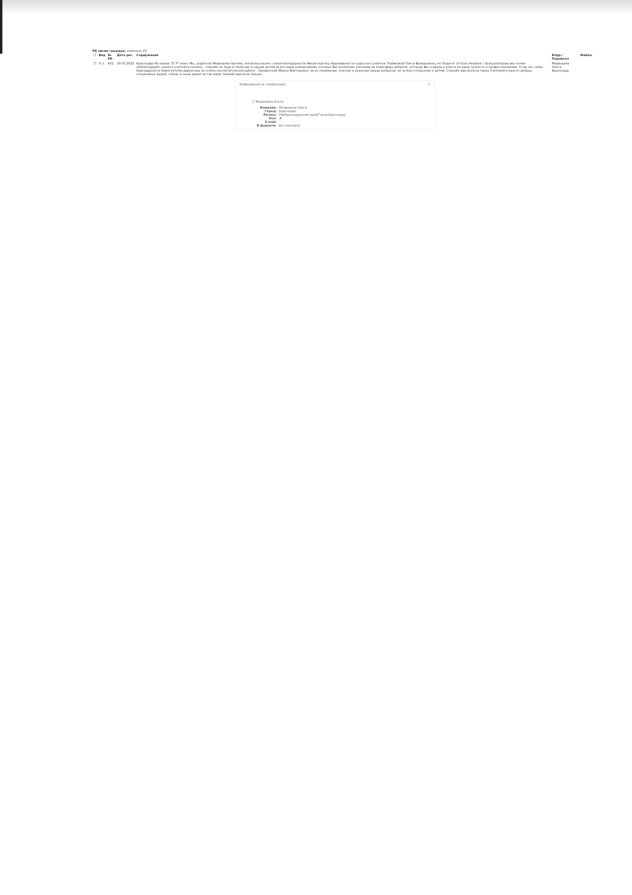РК писем граждан: отмечено (0)
| ☐ | Вид | № РК | Дата рег. | Содержание | Корр./Подписал | Файлы |
| --- | --- | --- | --- | --- | --- | --- |
| ☐ | ⊡ ⚠ | 601 | 19.05.2022 | Краснодар 66 школа "3" Р" класс Мы, родители Медведева Артема, хотим высказать слова благодарности Министерству образования за чудесного учителя, Рыбаковой Олеси Валерьевны,это Педагог от бога,Человек с большой буквы,мы хотим поблагодарить нашего учителя и сказать : спасибо за труд и терпение к нашим детям,за все идеи,знания,время, которые Вы посвятили ученикам,за атмосферу доброты, которую Вы создали в классе,за вашу чуткость и профессионализм. А так же слова благодарности Заместителю директора по учебно-воспитательной работе : Предвечной Жанне Викторовне, за ее понимание, участие в решении наших вопросов, за чуткое отношение к детям. Спасибо вам всем,за таких Учителей и просто добрых отзывчивых людей, сейчас в наше время их так мало. Низкий вам всем поклон. | Медведева Ольга Краснодар | |
Информация из справочника ×
ⓘ Медведева Ольга
Фамилия: Медведева Ольга
Город: Краснодар
Регион: РФ/Краснодарский край/Город Краснодар
Пол: Ж
E-mail:
В формате: Без паспорта